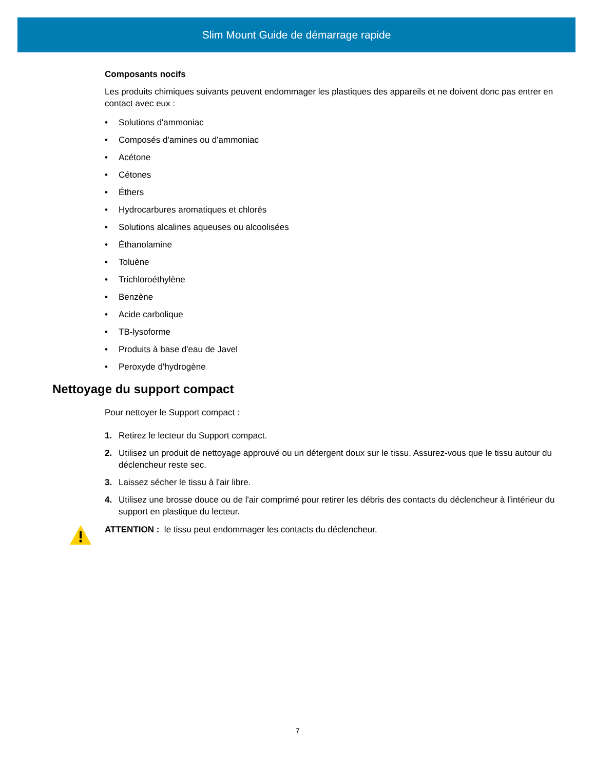Slim Mount Guide de démarrage rapide
Composants nocifs
Les produits chimiques suivants peuvent endommager les plastiques des appareils et ne doivent donc pas entrer en contact avec eux :
• Solutions d'ammoniac
• Composés d'amines ou d'ammoniac
• Acétone
• Cétones
• Éthers
• Hydrocarbures aromatiques et chlorés
• Solutions alcalines aqueuses ou alcoolisées
• Éthanolamine
• Toluène
• Trichloroéthylène
• Benzène
• Acide carbolique
• TB-lysoforme
• Produits à base d'eau de Javel
• Peroxyde d'hydrogène
Nettoyage du support compact
Pour nettoyer le Support compact :
1. Retirez le lecteur du Support compact.
2. Utilisez un produit de nettoyage approuvé ou un détergent doux sur le tissu. Assurez-vous que le tissu autour du déclencheur reste sec.
3. Laissez sécher le tissu à l'air libre.
4. Utilisez une brosse douce ou de l'air comprimé pour retirer les débris des contacts du déclencheur à l'intérieur du support en plastique du lecteur.
ATTENTION : le tissu peut endommager les contacts du déclencheur.
7